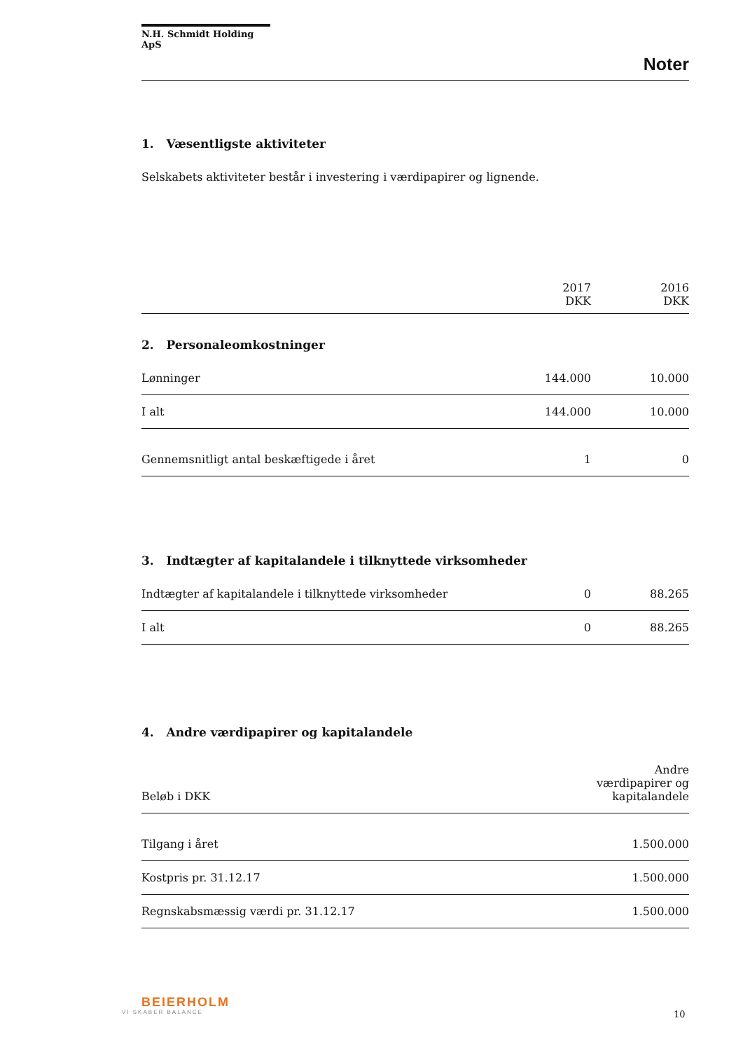N.H. Schmidt Holding ApS
Noter
1. Væsentligste aktiviteter
Selskabets aktiviteter består i investering i værdipapirer og lignende.
| | 2017 DKK | 2016 DKK |
| --- | --- | --- |
| 2. Personaleomkostninger | | |
| Lønninger | 144.000 | 10.000 |
| I alt | 144.000 | 10.000 |
| Gennemsnitligt antal beskæftigede i året | 1 | 0 |
| 3. Indtægter af kapitalandele i tilknyttede virksomheder | | |
| Indtægter af kapitalandele i tilknyttede virksomheder | 0 | 88.265 |
| I alt | 0 | 88.265 |
4. Andre værdipapirer og kapitalandele
| Beløb i DKK | Andre værdipapirer og kapitalandele |
| --- | --- |
| Tilgang i året | 1.500.000 |
| Kostpris pr. 31.12.17 | 1.500.000 |
| Regnskabsmæssig værdi pr. 31.12.17 | 1.500.000 |
BEIERHOLM
VI SKABER BALANCE 10